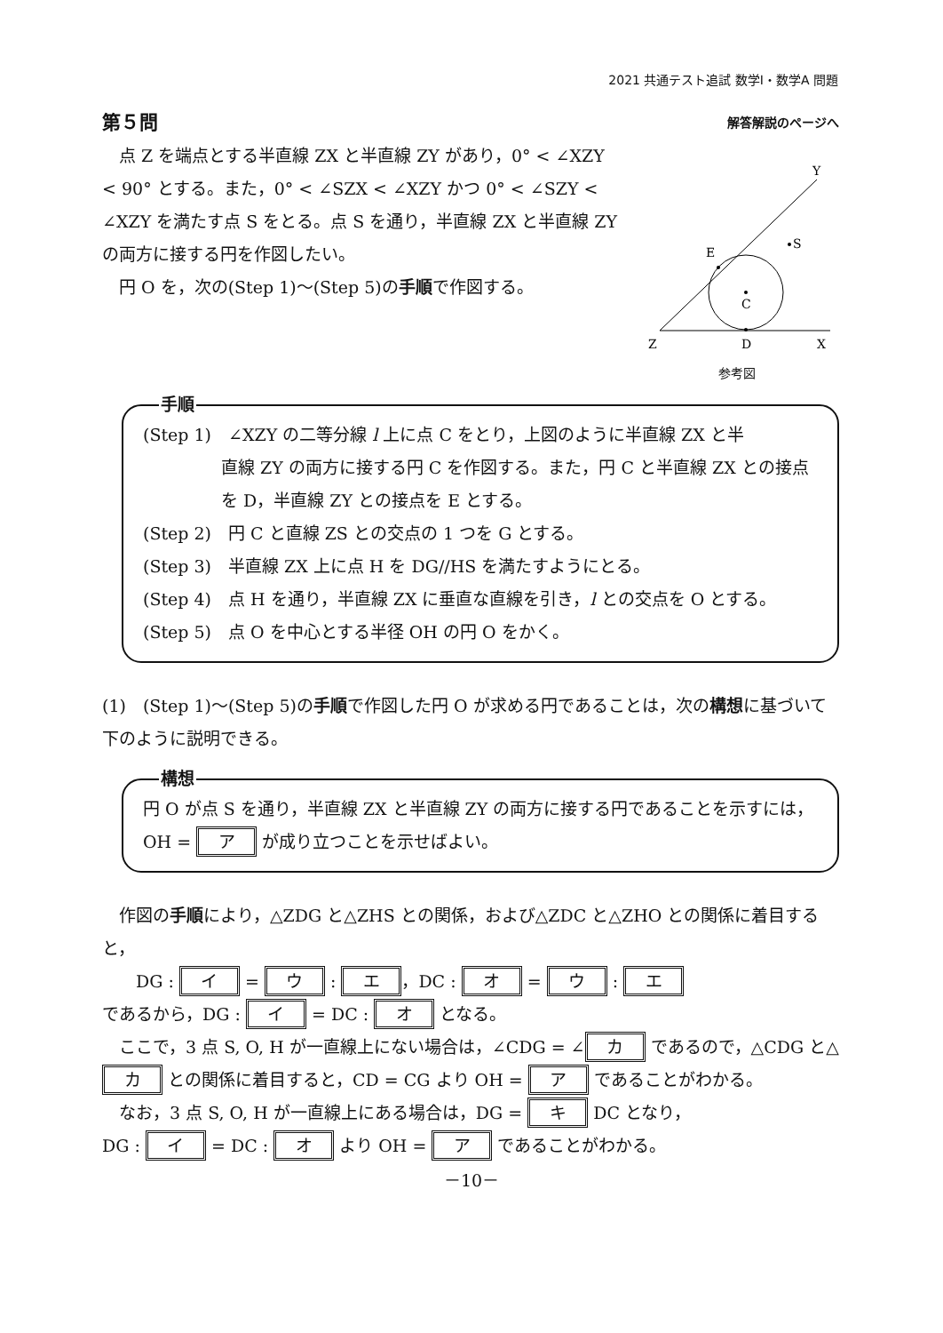2021 共通テスト追試 数学Ⅰ・数学A 問題
第５問 解答解説のページへ
　点 Z を端点とする半直線 ZX と半直線 ZY があり，0° < ∠XZY < 90° とする。また，0° < ∠SZX < ∠XZY かつ 0° < ∠SZY < ∠XZY を満たす点 S をとる。点 S を通り，半直線 ZX と半直線 ZY の両方に接する円を作図したい。
　円 O を，次の(Step 1)～(Step 5)の手順で作図する。
Y
S
E
C
Z
D
X
参考図
手順
(Step 1)　∠XZY の二等分線 l 上に点 C をとり，上図のように半直線 ZX と半
直線 ZY の両方に接する円 C を作図する。また，円 C と半直線 ZX との接点を D，半直線 ZY との接点を E とする。
(Step 2)　円 C と直線 ZS との交点の 1 つを G とする。
(Step 3)　半直線 ZX 上に点 H を DG//HS を満たすようにとる。
(Step 4)　点 H を通り，半直線 ZX に垂直な直線を引き，l との交点を O とする。
(Step 5)　点 O を中心とする半径 OH の円 O をかく。
(1)　(Step 1)～(Step 5)の手順で作図した円 O が求める円であることは，次の構想に基づいて下のように説明できる。
構想
円 O が点 S を通り，半直線 ZX と半直線 ZY の両方に接する円であることを示すには，OH = ア が成り立つことを示せばよい。
　作図の手順により，△ZDG と△ZHS との関係，および△ZDC と△ZHO との関係に着目すると，
　　DG : イ = ウ : エ ，DC : オ = ウ : エ
であるから，DG : イ = DC : オ となる。
　ここで，3 点 S, O, H が一直線上にない場合は，∠CDG = ∠ カ であるので，△CDG と△ カ との関係に着目すると，CD = CG より OH = ア であることがわかる。
　なお，3 点 S, O, H が一直線上にある場合は，DG = キ DC となり，
DG : イ = DC : オ より OH = ア であることがわかる。
－10－